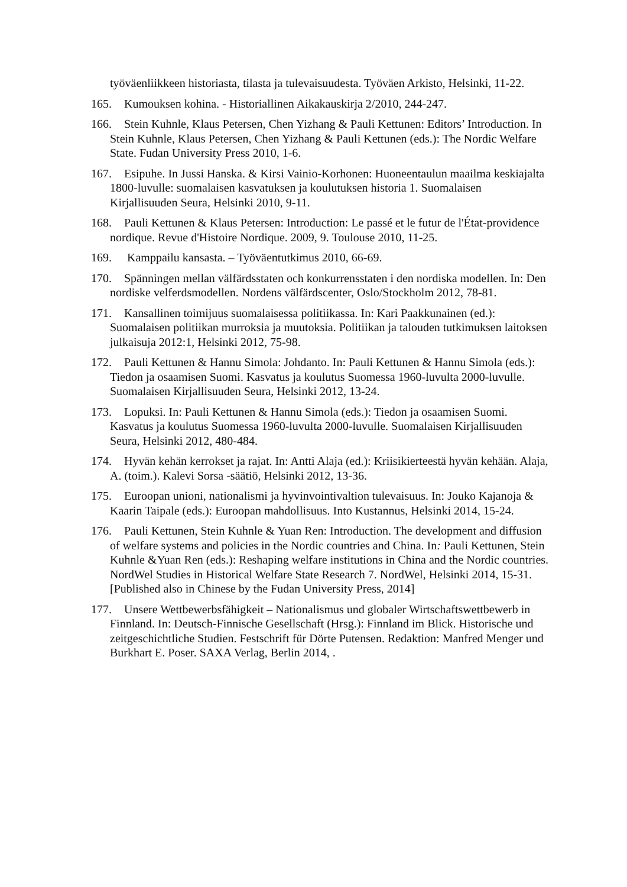työväenliikkeen historiasta, tilasta ja tulevaisuudesta. Työväen Arkisto, Helsinki, 11-22.
165. Kumouksen kohina. - Historiallinen Aikakauskirja 2/2010, 244-247.
166. Stein Kuhnle, Klaus Petersen, Chen Yizhang & Pauli Kettunen: Editors’ Introduction. In Stein Kuhnle, Klaus Petersen, Chen Yizhang & Pauli Kettunen (eds.): The Nordic Welfare State. Fudan University Press 2010, 1-6.
167. Esipuhe. In Jussi Hanska. & Kirsi Vainio-Korhonen: Huoneentaulun maailma keskiajalta 1800-luvulle: suomalaisen kasvatuksen ja koulutuksen historia 1. Suomalaisen Kirjallisuuden Seura, Helsinki 2010, 9-11.
168. Pauli Kettunen & Klaus Petersen: Introduction: Le passé et le futur de l'État-providence nordique. Revue d'Histoire Nordique. 2009, 9. Toulouse 2010, 11-25.
169. Kamppailu kansasta. – Työväentutkimus 2010, 66-69.
170. Spänningen mellan välfärdsstaten och konkurrensstaten i den nordiska modellen. In: Den nordiske velferdsmodellen. Nordens välfärdscenter, Oslo/Stockholm 2012, 78-81.
171. Kansallinen toimijuus suomalaisessa politiikassa. In: Kari Paakkunainen (ed.): Suomalaisen politiikan murroksia ja muutoksia. Politiikan ja talouden tutkimuksen laitoksen julkaisuja 2012:1, Helsinki 2012, 75-98.
172. Pauli Kettunen & Hannu Simola: Johdanto. In: Pauli Kettunen & Hannu Simola (eds.): Tiedon ja osaamisen Suomi. Kasvatus ja koulutus Suomessa 1960-luvulta 2000-luvulle. Suomalaisen Kirjallisuuden Seura, Helsinki 2012, 13-24.
173. Lopuksi. In: Pauli Kettunen & Hannu Simola (eds.): Tiedon ja osaamisen Suomi. Kasvatus ja koulutus Suomessa 1960-luvulta 2000-luvulle. Suomalaisen Kirjallisuuden Seura, Helsinki 2012, 480-484.
174. Hyvän kehän kerrokset ja rajat. In: Antti Alaja (ed.): Kriisikierteestä hyvän kehään. Alaja, A. (toim.). Kalevi Sorsa -säätiö, Helsinki 2012, 13-36.
175. Euroopan unioni, nationalismi ja hyvinvointivaltion tulevaisuus. In: Jouko Kajanoja & Kaarin Taipale (eds.): Euroopan mahdollisuus. Into Kustannus, Helsinki 2014, 15-24.
176. Pauli Kettunen, Stein Kuhnle & Yuan Ren: Introduction. The development and diffusion of welfare systems and policies in the Nordic countries and China. In: Pauli Kettunen, Stein Kuhnle &Yuan Ren (eds.): Reshaping welfare institutions in China and the Nordic countries. NordWel Studies in Historical Welfare State Research 7. NordWel, Helsinki 2014, 15-31. [Published also in Chinese by the Fudan University Press, 2014]
177. Unsere Wettbewerbsfähigkeit – Nationalismus und globaler Wirtschaftswettbewerb in Finnland. In: Deutsch-Finnische Gesellschaft (Hrsg.): Finnland im Blick. Historische und zeitgeschichtliche Studien. Festschrift für Dörte Putensen. Redaktion: Manfred Menger und Burkhart E. Poser. SAXA Verlag, Berlin 2014, .